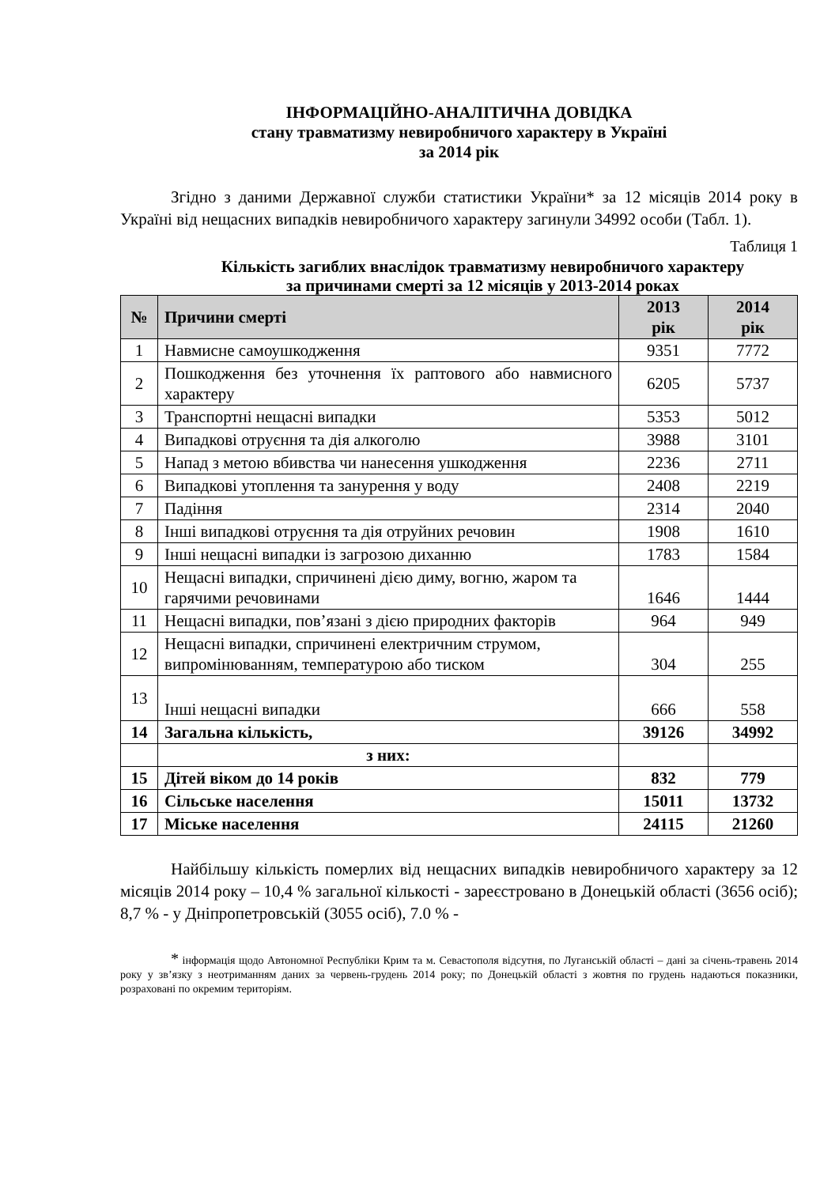ІНФОРМАЦІЙНО-АНАЛІТИЧНА ДОВІДКА
стану травматизму невиробничого характеру в Україні
за 2014 рік
Згідно з даними Державної служби статистики України* за 12 місяців 2014 року в Україні від нещасних випадків невиробничого характеру загинули 34992 особи (Табл. 1).
Таблиця 1
Кількість загиблих внаслідок травматизму невиробничого характеру
за причинами смерті за 12 місяців у 2013-2014 роках
| № | Причини смерті | 2013 рік | 2014 рік |
| --- | --- | --- | --- |
| 1 | Навмисне самоушкодження | 9351 | 7772 |
| 2 | Пошкодження без уточнення їх раптового або навмисного характеру | 6205 | 5737 |
| 3 | Транспортні нещасні випадки | 5353 | 5012 |
| 4 | Випадкові отруєння та дія алкоголю | 3988 | 3101 |
| 5 | Напад з метою вбивства чи нанесення ушкодження | 2236 | 2711 |
| 6 | Випадкові утоплення та занурення у воду | 2408 | 2219 |
| 7 | Падіння | 2314 | 2040 |
| 8 | Інші випадкові отруєння та дія отруйних речовин | 1908 | 1610 |
| 9 | Інші нещасні випадки із загрозою диханню | 1783 | 1584 |
| 10 | Нещасні випадки, спричинені дією диму, вогню, жаром та гарячими речовинами | 1646 | 1444 |
| 11 | Нещасні випадки, пов’язані з дією природних факторів | 964 | 949 |
| 12 | Нещасні випадки, спричинені електричним струмом, випромінюванням, температурою або тиском | 304 | 255 |
| 13 | Інші нещасні випадки | 666 | 558 |
| 14 | Загальна кількість, | 39126 | 34992 |
| | з них: | | |
| 15 | Дітей віком до 14 років | 832 | 779 |
| 16 | Сільське населення | 15011 | 13732 |
| 17 | Міське населення | 24115 | 21260 |
Найбільшу кількість померлих від нещасних випадків невиробничого характеру за 12 місяців 2014 року – 10,4 % загальної кількості - зареєстровано в Донецькій області (3656 осіб); 8,7 % - у Дніпропетровській (3055 осіб), 7.0 % -
* інформація щодо Автономної Республіки Крим та м. Севастополя відсутня, по Луганській області – дані за січень-травень 2014 року у зв’язку з неотриманням даних за червень-грудень 2014 року; по Донецькій області з жовтня по грудень надаються показники, розраховані по окремим територіям.